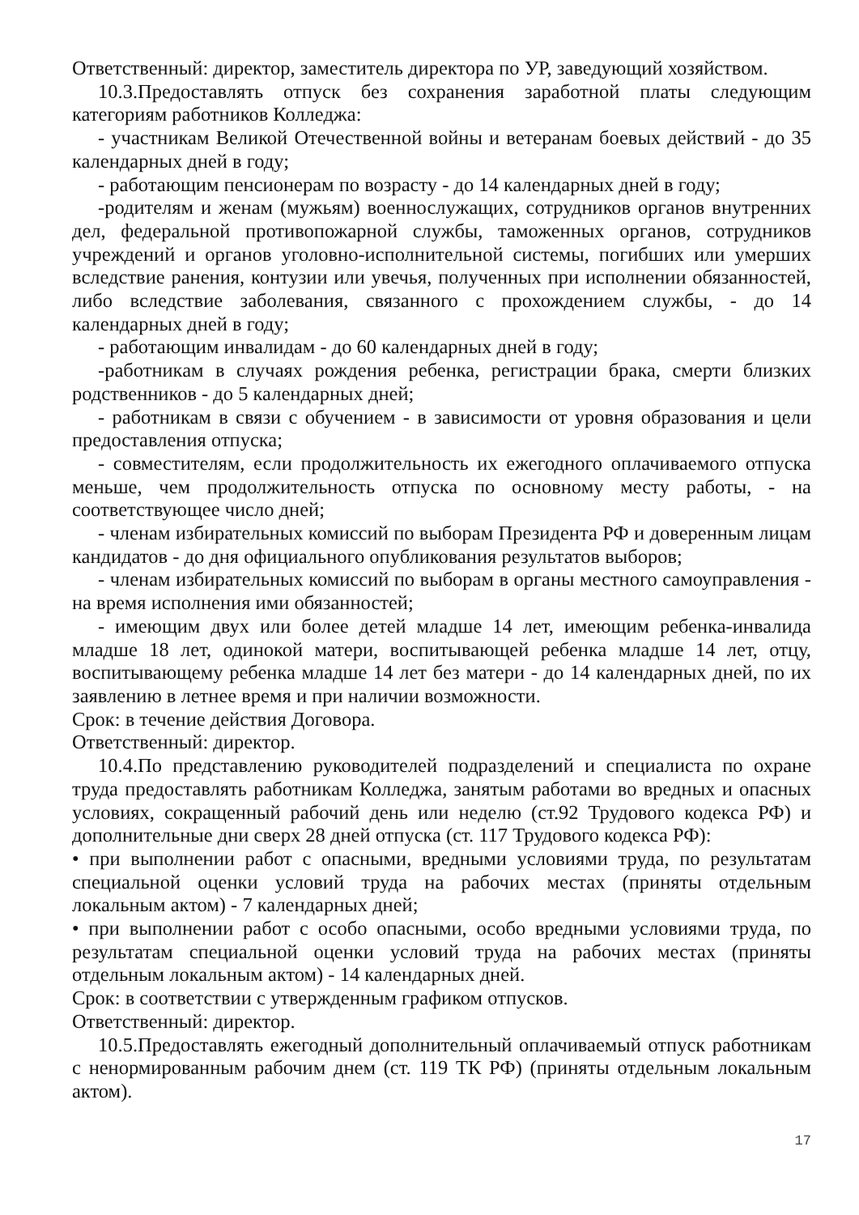Ответственный: директор, заместитель директора по УР, заведующий хозяйством.
10.3.Предоставлять отпуск без сохранения заработной платы следующим категориям работников Колледжа:
- участникам Великой Отечественной войны и ветеранам боевых действий - до 35 календарных дней в году;
- работающим пенсионерам по возрасту - до 14 календарных дней в году;
-родителям и женам (мужьям) военнослужащих, сотрудников органов внутренних дел, федеральной противопожарной службы, таможенных органов, сотрудников учреждений и органов уголовно-исполнительной системы, погибших или умерших вследствие ранения, контузии или увечья, полученных при исполнении обязанностей, либо вследствие заболевания, связанного с прохождением службы, - до 14 календарных дней в году;
- работающим инвалидам - до 60 календарных дней в году;
-работникам в случаях рождения ребенка, регистрации брака, смерти близких родственников - до 5 календарных дней;
- работникам в связи с обучением - в зависимости от уровня образования и цели предоставления отпуска;
- совместителям, если продолжительность их ежегодного оплачиваемого отпуска меньше, чем продолжительность отпуска по основному месту работы, - на соответствующее число дней;
- членам избирательных комиссий по выборам Президента РФ и доверенным лицам кандидатов - до дня официального опубликования результатов выборов;
- членам избирательных комиссий по выборам в органы местного самоуправления - на время исполнения ими обязанностей;
- имеющим двух или более детей младше 14 лет, имеющим ребенка-инвалида младше 18 лет, одинокой матери, воспитывающей ребенка младше 14 лет, отцу, воспитывающему ребенка младше 14 лет без матери - до 14 календарных дней, по их заявлению в летнее время и при наличии возможности.
Срок: в течение действия Договора.
Ответственный: директор.
10.4.По представлению руководителей подразделений и специалиста по охране труда предоставлять работникам Колледжа, занятым работами во вредных и опасных условиях, сокращенный рабочий день или неделю (ст.92 Трудового кодекса РФ) и дополнительные дни сверх 28 дней отпуска (ст. 117 Трудового кодекса РФ):
• при выполнении работ с опасными, вредными условиями труда, по результатам специальной оценки условий труда на рабочих местах (приняты отдельным локальным актом) - 7 календарных дней;
• при выполнении работ с особо опасными, особо вредными условиями труда, по результатам специальной оценки условий труда на рабочих местах (приняты отдельным локальным актом) - 14 календарных дней.
Срок: в соответствии с утвержденным графиком отпусков.
Ответственный: директор.
10.5.Предоставлять ежегодный дополнительный оплачиваемый отпуск работникам с ненормированным рабочим днем (ст. 119 ТК РФ) (приняты отдельным локальным актом).
17